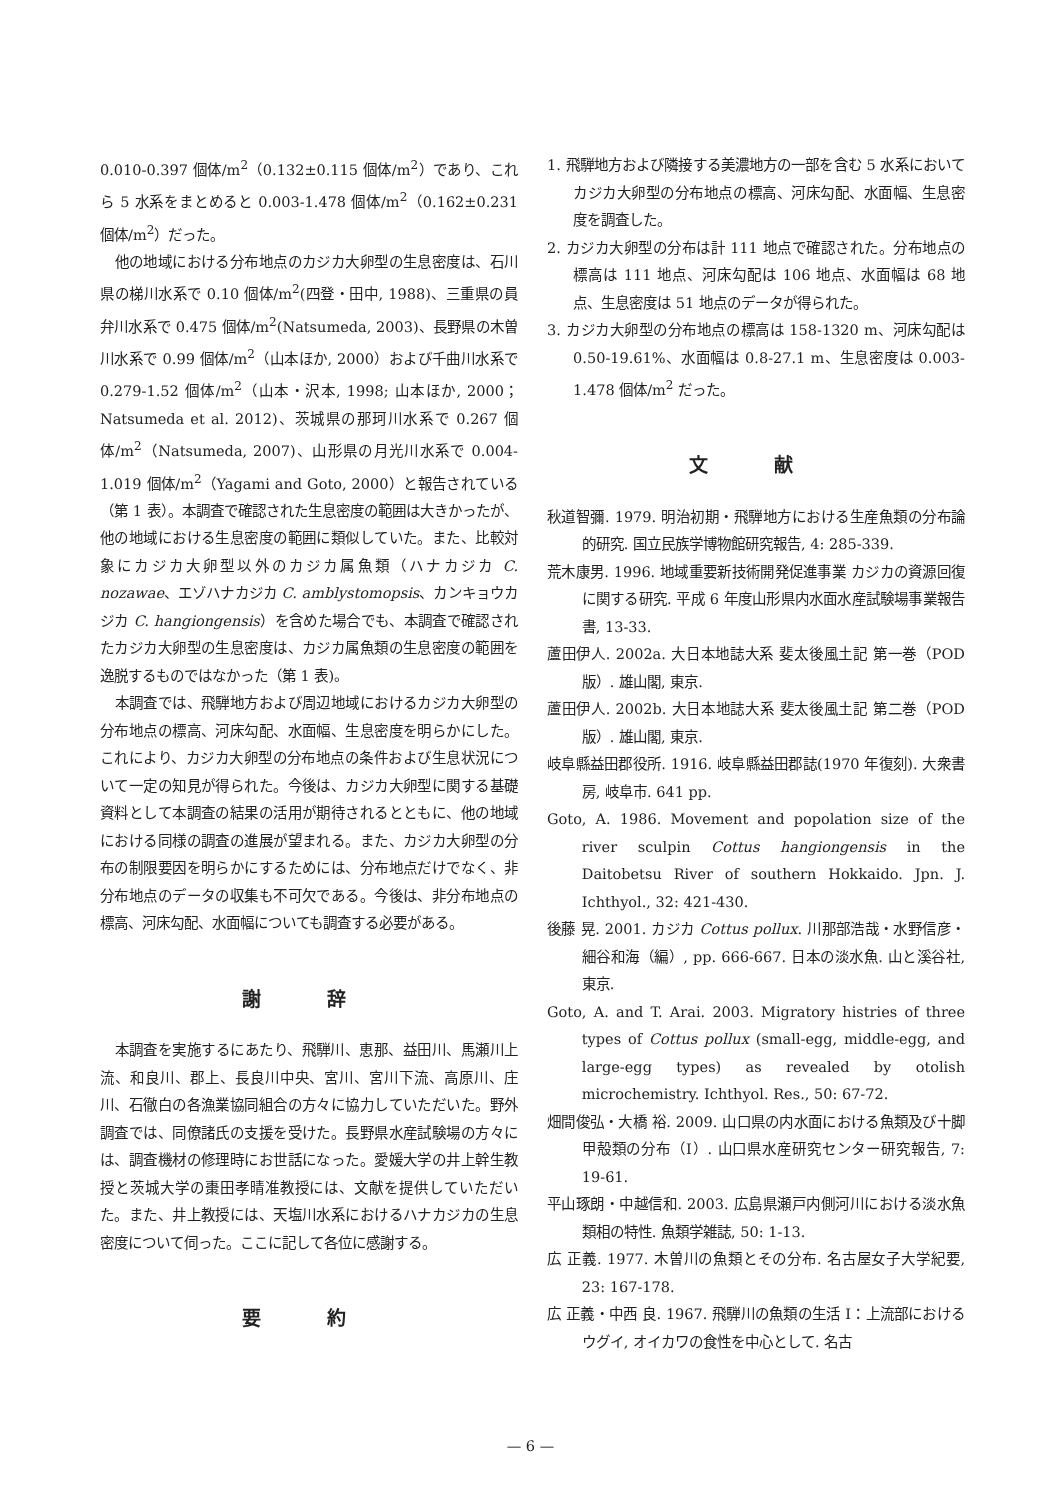0.010-0.397 個体/m<sup>2</sup>（0.132±0.115 個体/m<sup>2</sup>）であり、これら 5 水系をまとめると 0.003-1.478 個体/m<sup>2</sup>（0.162±0.231 個体/m<sup>2</sup>）だった。
他の地域における分布地点のカジカ大卵型の生息密度は、石川県の梯川水系で 0.10 個体/m<sup>2</sup>(四登・田中, 1988)、三重県の員弁川水系で 0.475 個体/m<sup>2</sup>(Natsumeda, 2003)、長野県の木曽川水系で 0.99 個体/m<sup>2</sup>（山本ほか, 2000）および千曲川水系で 0.279-1.52 個体/m<sup>2</sup>（山本・沢本, 1998; 山本ほか, 2000；Natsumeda et al. 2012)、茨城県の那珂川水系で 0.267 個体/m<sup>2</sup>（Natsumeda, 2007)、山形県の月光川水系で 0.004-1.019 個体/m<sup>2</sup>（Yagami and Goto, 2000）と報告されている（第 1 表）。本調査で確認された生息密度の範囲は大きかったが、他の地域における生息密度の範囲に類似していた。また、比較対象にカジカ大卵型以外のカジカ属魚類（ハナカジカ C. nozawae、エゾハナカジカ C. amblystomopsis、カンキョウカジカ C. hangiongensis）を含めた場合でも、本調査で確認されたカジカ大卵型の生息密度は、カジカ属魚類の生息密度の範囲を逸脱するものではなかった（第 1 表)。
本調査では、飛騨地方および周辺地域におけるカジカ大卵型の分布地点の標高、河床勾配、水面幅、生息密度を明らかにした。これにより、カジカ大卵型の分布地点の条件および生息状況について一定の知見が得られた。今後は、カジカ大卵型に関する基礎資料として本調査の結果の活用が期待されるとともに、他の地域における同様の調査の進展が望まれる。また、カジカ大卵型の分布の制限要因を明らかにするためには、分布地点だけでなく、非分布地点のデータの収集も不可欠である。今後は、非分布地点の標高、河床勾配、水面幅についても調査する必要がある。
謝 辞
本調査を実施するにあたり、飛騨川、恵那、益田川、馬瀬川上流、和良川、郡上、長良川中央、宮川、宮川下流、高原川、庄川、石徹白の各漁業協同組合の方々に協力していただいた。野外調査では、同僚諸氏の支援を受けた。長野県水産試験場の方々には、調査機材の修理時にお世話になった。愛媛大学の井上幹生教授と茨城大学の棗田孝晴准教授には、文献を提供していただいた。また、井上教授には、天塩川水系におけるハナカジカの生息密度について伺った。ここに記して各位に感謝する。
要 約
1. 飛騨地方および隣接する美濃地方の一部を含む 5 水系においてカジカ大卵型の分布地点の標高、河床勾配、水面幅、生息密度を調査した。
2. カジカ大卵型の分布は計 111 地点で確認された。分布地点の標高は 111 地点、河床勾配は 106 地点、水面幅は 68 地点、生息密度は 51 地点のデータが得られた。
3. カジカ大卵型の分布地点の標高は 158-1320 m、河床勾配は 0.50-19.61%、水面幅は 0.8-27.1 m、生息密度は 0.003-1.478 個体/m<sup>2</sup> だった。
文 献
秋道智彌. 1979. 明治初期・飛騨地方における生産魚類の分布論的研究. 国立民族学博物館研究報告, 4: 285-339.
荒木康男. 1996. 地域重要新技術開発促進事業 カジカの資源回復に関する研究. 平成 6 年度山形県内水面水産試験場事業報告書, 13-33.
蘆田伊人. 2002a. 大日本地誌大系 斐太後風土記 第一巻（POD 版）. 雄山閣, 東京.
蘆田伊人. 2002b. 大日本地誌大系 斐太後風土記 第二巻（POD 版）. 雄山閣, 東京.
岐阜縣益田郡役所. 1916. 岐阜縣益田郡誌(1970 年復刻). 大衆書房, 岐阜市. 641 pp.
Goto, A. 1986. Movement and popolation size of the river sculpin Cottus hangiongensis in the Daitobetsu River of southern Hokkaido. Jpn. J. Ichthyol., 32: 421-430.
後藤 晃. 2001. カジカ Cottus pollux. 川那部浩哉・水野信彦・細谷和海（編）, pp. 666-667. 日本の淡水魚. 山と溪谷社, 東京.
Goto, A. and T. Arai. 2003. Migratory histries of three types of Cottus pollux (small-egg, middle-egg, and large-egg types) as revealed by otolish microchemistry. Ichthyol. Res., 50: 67-72.
畑間俊弘・大橋 裕. 2009. 山口県の内水面における魚類及び十脚甲殻類の分布（I）. 山口県水産研究センター研究報告, 7: 19-61.
平山琢朗・中越信和. 2003. 広島県瀬戸内側河川における淡水魚類相の特性. 魚類学雑誌, 50: 1-13.
広 正義. 1977. 木曽川の魚類とその分布. 名古屋女子大学紀要, 23: 167-178.
広 正義・中西 良. 1967. 飛騨川の魚類の生活 I：上流部におけるウグイ, オイカワの食性を中心として. 名古
— 6 —